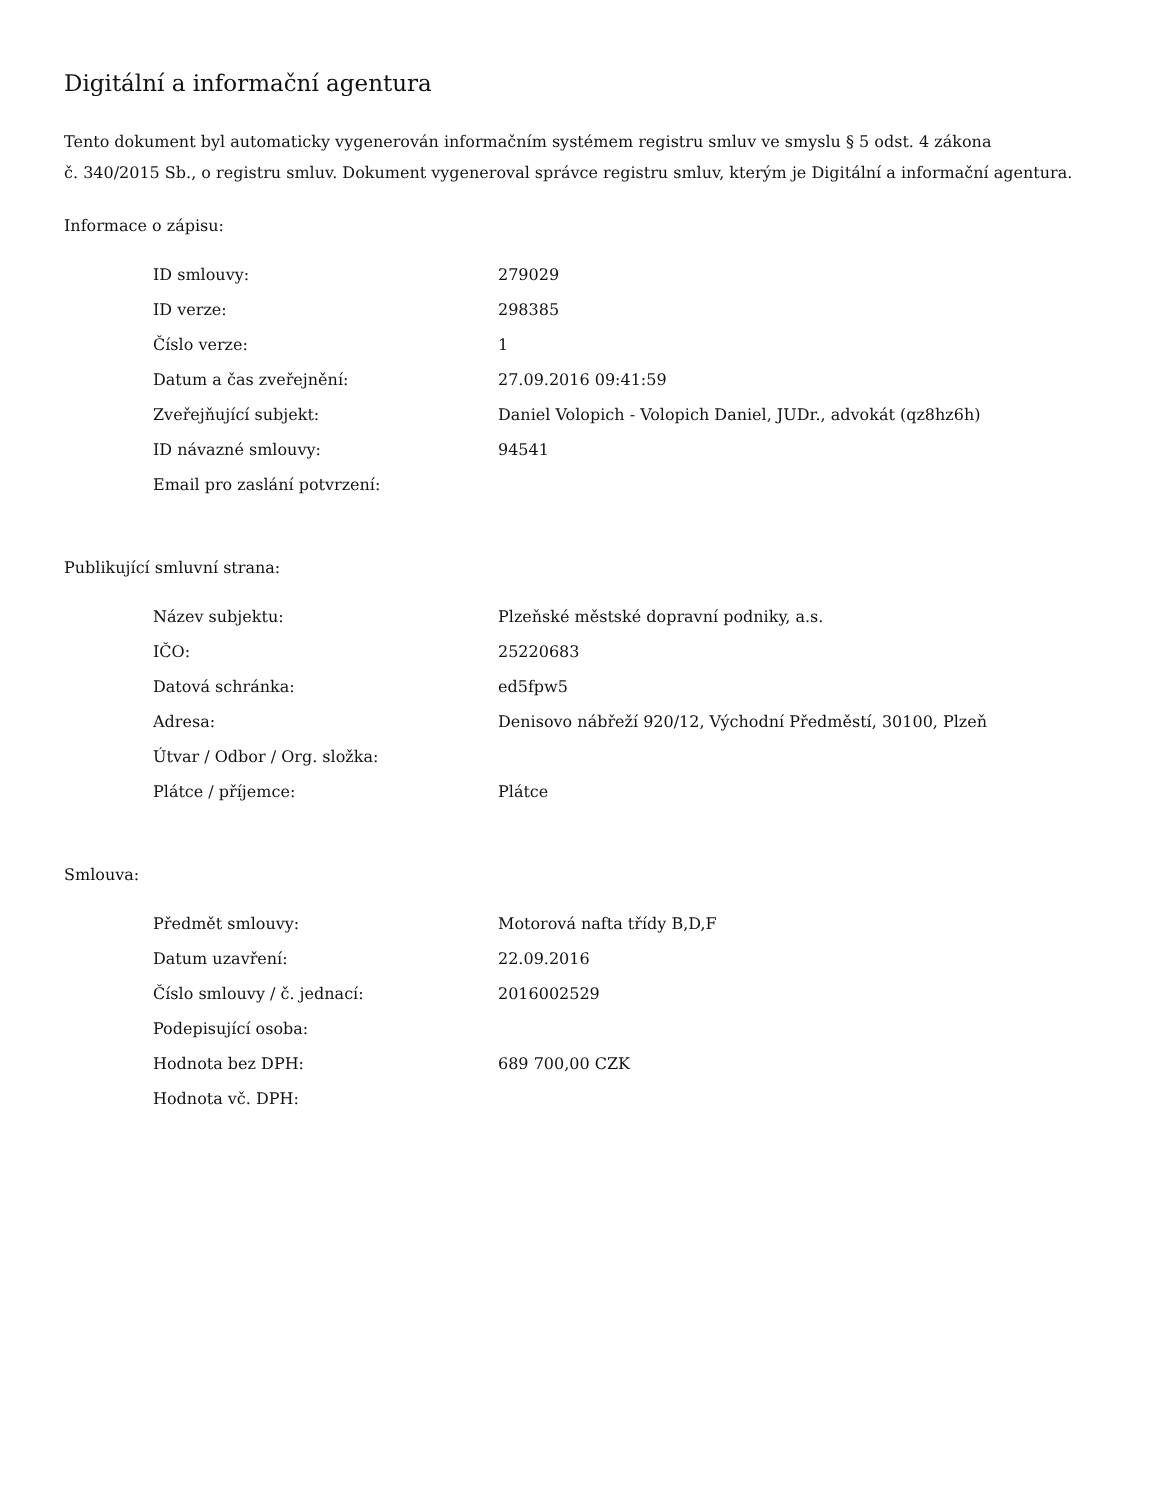Digitální a informační agentura
Tento dokument byl automaticky vygenerován informačním systémem registru smluv ve smyslu § 5 odst. 4 zákona
č. 340/2015 Sb., o registru smluv. Dokument vygeneroval správce registru smluv, kterým je Digitální a informační agentura.
Informace o zápisu:
| ID smlouvy: | 279029 |
| ID verze: | 298385 |
| Číslo verze: | 1 |
| Datum a čas zveřejnění: | 27.09.2016 09:41:59 |
| Zveřejňující subjekt: | Daniel Volopich - Volopich Daniel, JUDr., advokát (qz8hz6h) |
| ID návazné smlouvy: | 94541 |
| Email pro zaslání potvrzení: | |
Publikující smluvní strana:
| Název subjektu: | Plzeňské městské dopravní podniky, a.s. |
| IČO: | 25220683 |
| Datová schránka: | ed5fpw5 |
| Adresa: | Denisovo nábřeží 920/12, Východní Předměstí, 30100, Plzeň |
| Útvar / Odbor / Org. složka: | |
| Plátce / příjemce: | Plátce |
Smlouva:
| Předmět smlouvy: | Motorová nafta třídy B,D,F |
| Datum uzavření: | 22.09.2016 |
| Číslo smlouvy / č. jednací: | 2016002529 |
| Podepisující osoba: | |
| Hodnota bez DPH: | 689 700,00 CZK |
| Hodnota vč. DPH: | |